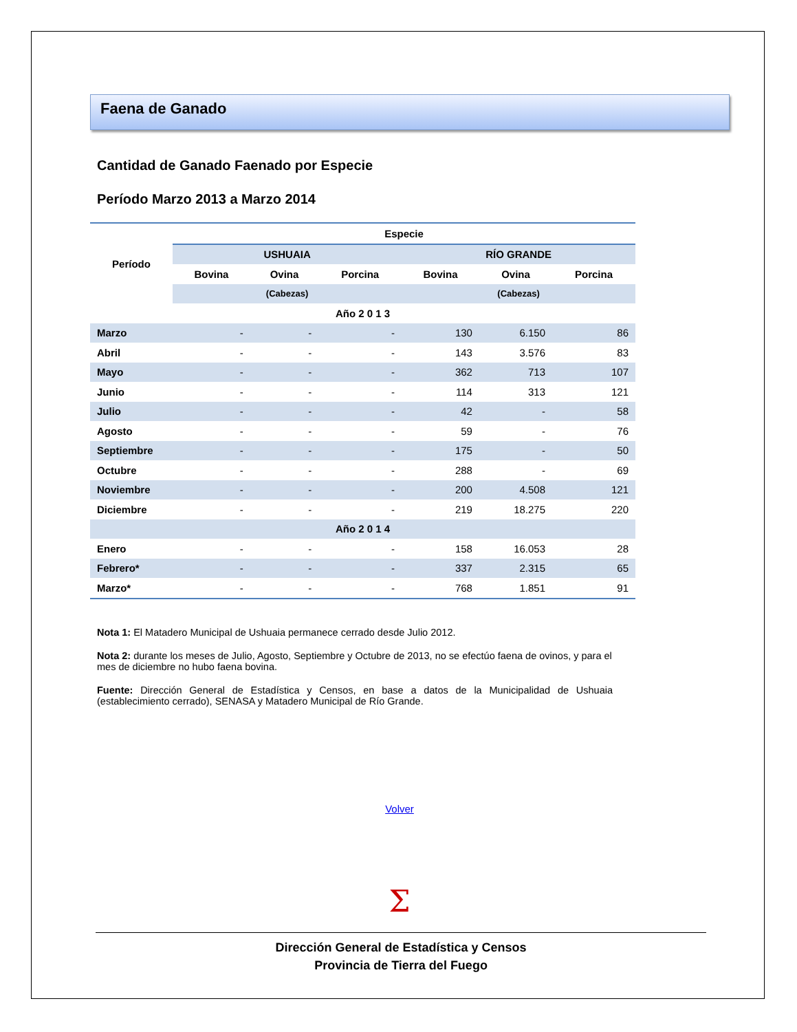Faena de Ganado
Cantidad de Ganado Faenado por Especie
Período Marzo 2013 a Marzo 2014
| Período | Especie | | | | | |
| --- | --- | --- | --- | --- | --- | --- |
| | USHUAIA | | | RÍO GRANDE | | |
| | Bovina | Ovina | Porcina | Bovina | Ovina | Porcina |
| | (Cabezas) | | | (Cabezas) | | |
| Año 2 0 1 3 | | | | | | |
| Marzo | - | - | - | 130 | 6.150 | 86 |
| Abril | - | - | - | 143 | 3.576 | 83 |
| Mayo | - | - | - | 362 | 713 | 107 |
| Junio | - | - | - | 114 | 313 | 121 |
| Julio | - | - | - | 42 | - | 58 |
| Agosto | - | - | - | 59 | - | 76 |
| Septiembre | - | - | - | 175 | - | 50 |
| Octubre | - | - | - | 288 | - | 69 |
| Noviembre | - | - | - | 200 | 4.508 | 121 |
| Diciembre | - | - | - | 219 | 18.275 | 220 |
| Año 2 0 1 4 | | | | | | |
| Enero | - | - | - | 158 | 16.053 | 28 |
| Febrero* | - | - | - | 337 | 2.315 | 65 |
| Marzo* | - | - | - | 768 | 1.851 | 91 |
Nota 1: El Matadero Municipal de Ushuaia permanece cerrado desde Julio 2012.
Nota 2: durante los meses de Julio, Agosto, Septiembre y Octubre de 2013, no se efectúo faena de ovinos, y para el mes de diciembre no hubo faena bovina.
Fuente: Dirección General de Estadística y Censos, en base a datos de la Municipalidad de Ushuaia (establecimiento cerrado), SENASA y Matadero Municipal de Río Grande.
Volver
Σ
Dirección General de Estadística y Censos
Provincia de Tierra del Fuego